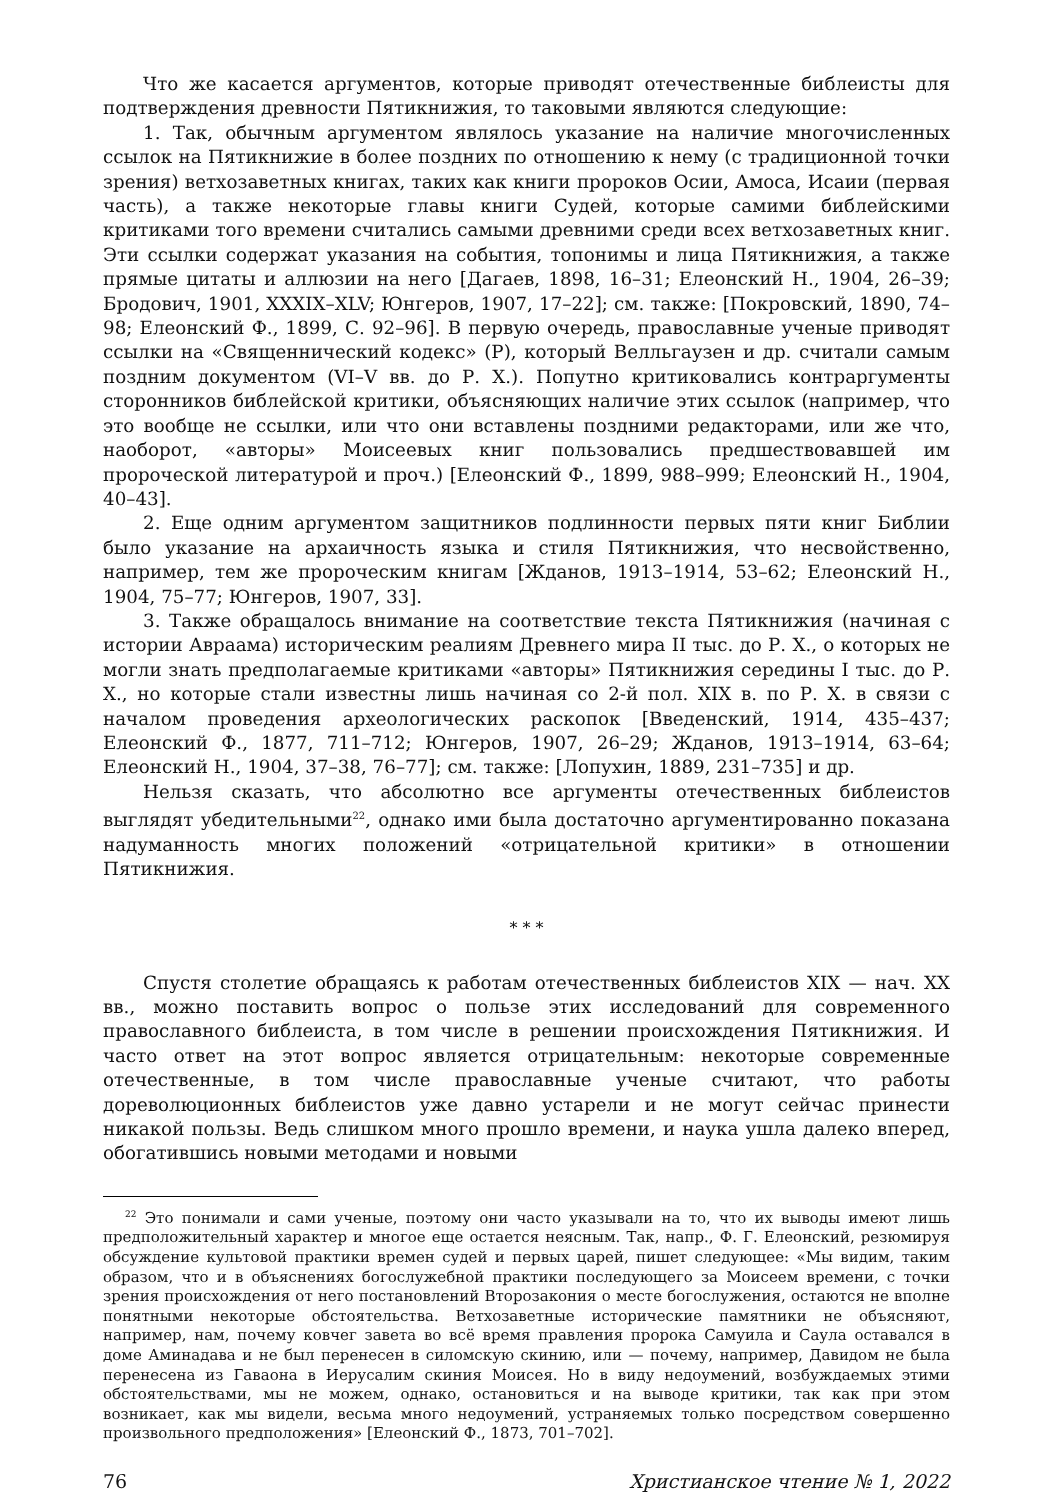Что же касается аргументов, которые приводят отечественные библеисты для подтверждения древности Пятикнижия, то таковыми являются следующие:
1. Так, обычным аргументом являлось указание на наличие многочисленных ссылок на Пятикнижие в более поздних по отношению к нему (с традиционной точки зрения) ветхозаветных книгах, таких как книги пророков Осии, Амоса, Исаии (первая часть), а также некоторые главы книги Судей, которые самими библейскими критиками того времени считались самыми древними среди всех ветхозаветных книг. Эти ссылки содержат указания на события, топонимы и лица Пятикнижия, а также прямые цитаты и аллюзии на него [Дагаев, 1898, 16–31; Елеонский Н., 1904, 26–39; Бродович, 1901, XXXIX–XLV; Юнгеров, 1907, 17–22]; см. также: [Покровский, 1890, 74–98; Елеонский Ф., 1899, С. 92–96]. В первую очередь, православные ученые приводят ссылки на «Священнический кодекс» (P), который Велльгаузен и др. считали самым поздним документом (VI–V вв. до Р. Х.). Попутно критиковались контраргументы сторонников библейской критики, объясняющих наличие этих ссылок (например, что это вообще не ссылки, или что они вставлены поздними редакторами, или же что, наоборот, «авторы» Моисеевых книг пользовались предшествовавшей им пророческой литературой и проч.) [Елеонский Ф., 1899, 988–999; Елеонский Н., 1904, 40–43].
2. Еще одним аргументом защитников подлинности первых пяти книг Библии было указание на архаичность языка и стиля Пятикнижия, что несвойственно, например, тем же пророческим книгам [Жданов, 1913–1914, 53–62; Елеонский Н., 1904, 75–77; Юнгеров, 1907, 33].
3. Также обращалось внимание на соответствие текста Пятикнижия (начиная с истории Авраама) историческим реалиям Древнего мира II тыс. до Р. Х., о которых не могли знать предполагаемые критиками «авторы» Пятикнижия середины I тыс. до Р. Х., но которые стали известны лишь начиная со 2-й пол. XIX в. по Р. Х. в связи с началом проведения археологических раскопок [Введенский, 1914, 435–437; Елеонский Ф., 1877, 711–712; Юнгеров, 1907, 26–29; Жданов, 1913–1914, 63–64; Елеонский Н., 1904, 37–38, 76–77]; см. также: [Лопухин, 1889, 231–735] и др.
Нельзя сказать, что абсолютно все аргументы отечественных библеистов выглядят убедительными<sup>22</sup>, однако ими была достаточно аргументированно показана надуманность многих положений «отрицательной критики» в отношении Пятикнижия.
* * *
Спустя столетие обращаясь к работам отечественных библеистов XIX — нач. XX вв., можно поставить вопрос о пользе этих исследований для современного православного библеиста, в том числе в решении происхождения Пятикнижия. И часто ответ на этот вопрос является отрицательным: некоторые современные отечественные, в том числе православные ученые считают, что работы дореволюционных библеистов уже давно устарели и не могут сейчас принести никакой пользы. Ведь слишком много прошло времени, и наука ушла далеко вперед, обогатившись новыми методами и новыми
<sup>22</sup> Это понимали и сами ученые, поэтому они часто указывали на то, что их выводы имеют лишь предположительный характер и многое еще остается неясным. Так, напр., Ф. Г. Елеонский, резюмируя обсуждение культовой практики времен судей и первых царей, пишет следующее: «Мы видим, таким образом, что и в объяснениях богослужебной практики последующего за Моисеем времени, с точки зрения происхождения от него постановлений Второзакония о месте богослужения, остаются не вполне понятными некоторые обстоятельства. Ветхозаветные исторические памятники не объясняют, например, нам, почему ковчег завета во всё время правления пророка Самуила и Саула оставался в доме Аминадава и не был перенесен в силомскую скинию, или — почему, например, Давидом не была перенесена из Гаваона в Иерусалим скиния Моисея. Но в виду недоумений, возбуждаемых этими обстоятельствами, мы не можем, однако, остановиться и на выводе критики, так как при этом возникает, как мы видели, весьма много недоумений, устраняемых только посредством совершенно произвольного предположения» [Елеонский Ф., 1873, 701–702].
76 Христианское чтение № 1, 2022